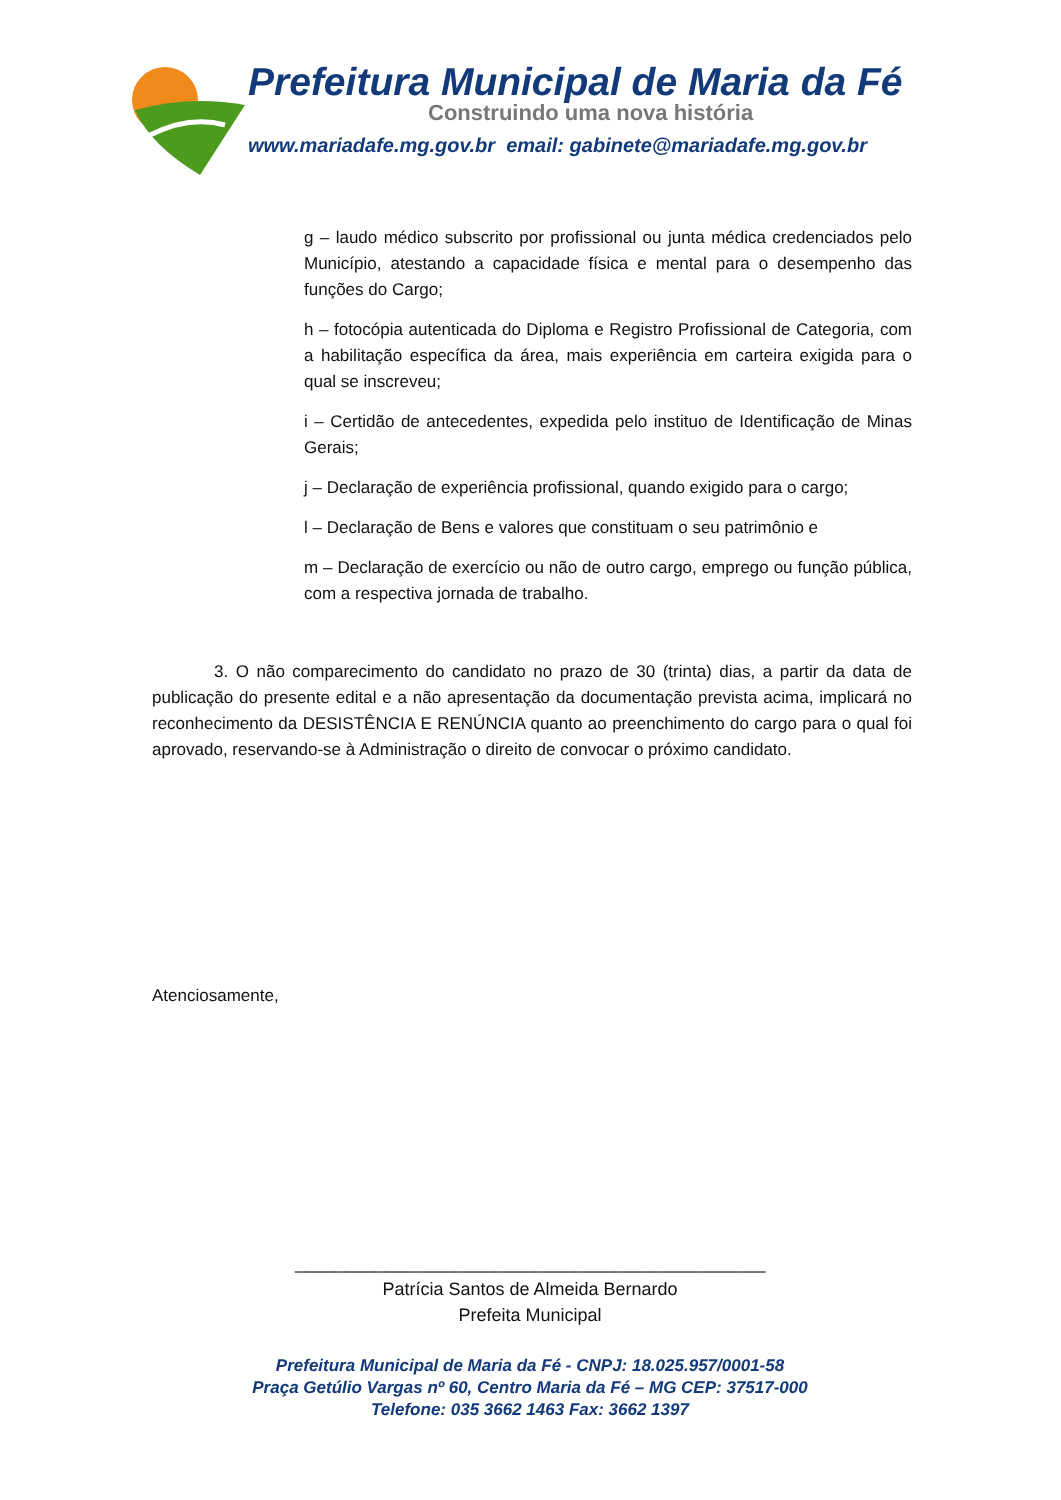Prefeitura Municipal de Maria da Fé
Construindo uma nova história
www.mariadafe.mg.gov.br email: gabinete@mariadafe.mg.gov.br
g – laudo médico subscrito por profissional ou junta médica credenciados pelo Município, atestando a capacidade física e mental para o desempenho das funções do Cargo;
h – fotocópia autenticada do Diploma e Registro Profissional de Categoria, com a habilitação específica da área, mais experiência em carteira exigida para o qual se inscreveu;
i – Certidão de antecedentes, expedida pelo instituo de Identificação de Minas Gerais;
j – Declaração de experiência profissional, quando exigido para o cargo;
l – Declaração de Bens e valores que constituam o seu patrimônio e
m – Declaração de exercício ou não de outro cargo, emprego ou função pública, com a respectiva jornada de trabalho.
3. O não comparecimento do candidato no prazo de 30 (trinta) dias, a partir da data de publicação do presente edital e a não apresentação da documentação prevista acima, implicará no reconhecimento da DESISTÊNCIA E RENÚNCIA quanto ao preenchimento do cargo para o qual foi aprovado, reservando-se à Administração o direito de convocar o próximo candidato.
Atenciosamente,
_______________________________________________
Patrícia Santos de Almeida Bernardo
Prefeita Municipal
Prefeitura Municipal de Maria da Fé - CNPJ: 18.025.957/0001-58
Praça Getúlio Vargas nº 60, Centro Maria da Fé – MG CEP: 37517-000
Telefone: 035 3662 1463 Fax: 3662 1397